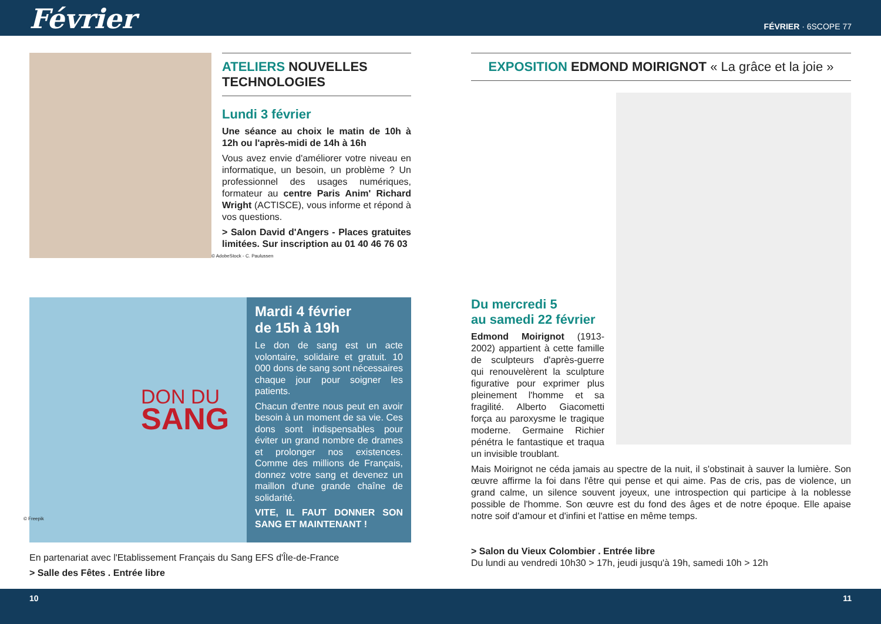Février
FÉVRIER · 6SCOPE 77
ATELIERS NOUVELLES TECHNOLOGIES
Lundi 3 février
Une séance au choix le matin de 10h à 12h ou l'après-midi de 14h à 16h
Vous avez envie d'améliorer votre niveau en informatique, un besoin, un problème ? Un professionnel des usages numériques, formateur au centre Paris Anim' Richard Wright (ACTISCE), vous informe et répond à vos questions.
> Salon David d'Angers - Places gratuites limitées. Sur inscription au 01 40 46 76 03
© AdobeStock - C. Paulussen
DON DU
SANG
Mardi 4 février
de 15h à 19h
Le don de sang est un acte volontaire, solidaire et gratuit. 10 000 dons de sang sont nécessaires chaque jour pour soigner les patients.
Chacun d'entre nous peut en avoir besoin à un moment de sa vie. Ces dons sont indispensables pour éviter un grand nombre de drames et prolonger nos existences. Comme des millions de Français, donnez votre sang et devenez un maillon d'une grande chaîne de solidarité.
VITE, IL FAUT DONNER SON SANG ET MAINTENANT !
© Freepik
En partenariat avec l'Etablissement Français du Sang EFS d'Île-de-France
> Salle des Fêtes . Entrée libre
EXPOSITION EDMOND MOIRIGNOT « La grâce et la joie »
Du mercredi 5
au samedi 22 février
Edmond Moirignot (1913-2002) appartient à cette famille de sculpteurs d'après-guerre qui renouvelèrent la sculpture figurative pour exprimer plus pleinement l'homme et sa fragilité. Alberto Giacometti força au paroxysme le tragique moderne. Germaine Richier pénétra le fantastique et traqua un invisible troublant.
Mais Moirignot ne céda jamais au spectre de la nuit, il s'obstinait à sauver la lumière. Son œuvre affirme la foi dans l'être qui pense et qui aime. Pas de cris, pas de violence, un grand calme, un silence souvent joyeux, une introspection qui participe à la noblesse possible de l'homme. Son œuvre est du fond des âges et de notre époque. Elle apaise notre soif d'amour et d'infini et l'attise en même temps.
> Salon du Vieux Colombier . Entrée libre
Du lundi au vendredi 10h30 > 17h, jeudi jusqu'à 19h, samedi 10h > 12h
10 11